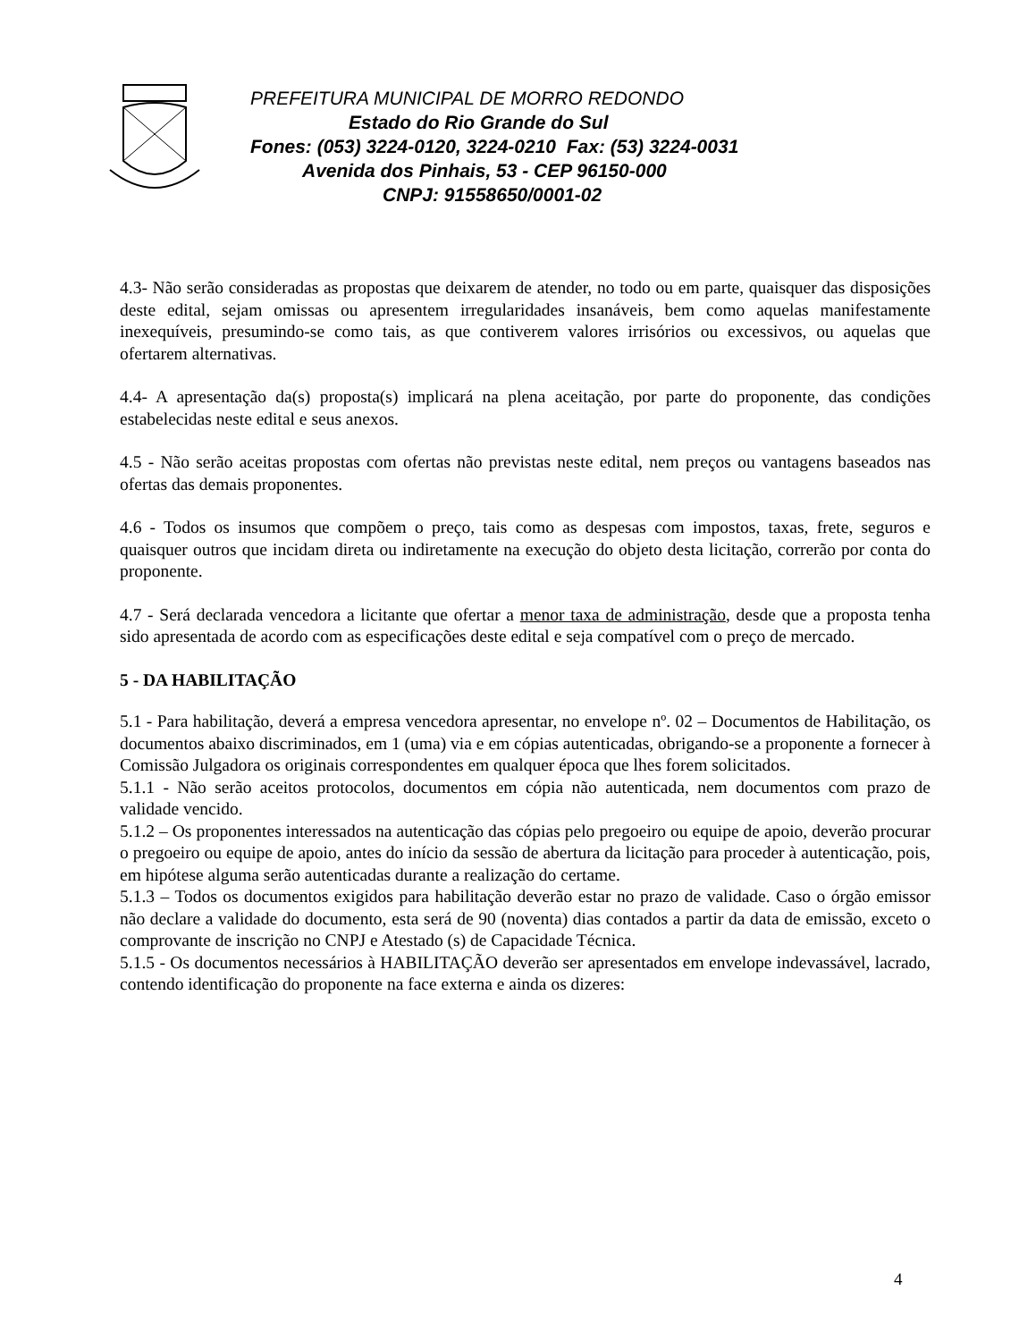PREFEITURA MUNICIPAL DE MORRO REDONDO
Estado do Rio Grande do Sul
Fones: (053) 3224-0120, 3224-0210 Fax: (53) 3224-0031
Avenida dos Pinhais, 53 - CEP 96150-000
CNPJ: 91558650/0001-02
4.3- Não serão consideradas as propostas que deixarem de atender, no todo ou em parte, quaisquer das disposições deste edital, sejam omissas ou apresentem irregularidades insanáveis, bem como aquelas manifestamente inexequíveis, presumindo-se como tais, as que contiverem valores irrisórios ou excessivos, ou aquelas que ofertarem alternativas.
4.4- A apresentação da(s) proposta(s) implicará na plena aceitação, por parte do proponente, das condições estabelecidas neste edital e seus anexos.
4.5 - Não serão aceitas propostas com ofertas não previstas neste edital, nem preços ou vantagens baseados nas ofertas das demais proponentes.
4.6 - Todos os insumos que compõem o preço, tais como as despesas com impostos, taxas, frete, seguros e quaisquer outros que incidam direta ou indiretamente na execução do objeto desta licitação, correrão por conta do proponente.
4.7 - Será declarada vencedora a licitante que ofertar a menor taxa de administração, desde que a proposta tenha sido apresentada de acordo com as especificações deste edital e seja compatível com o preço de mercado.
5 - DA HABILITAÇÃO
5.1 - Para habilitação, deverá a empresa vencedora apresentar, no envelope nº. 02 – Documentos de Habilitação, os documentos abaixo discriminados, em 1 (uma) via e em cópias autenticadas, obrigando-se a proponente a fornecer à Comissão Julgadora os originais correspondentes em qualquer época que lhes forem solicitados.
5.1.1 - Não serão aceitos protocolos, documentos em cópia não autenticada, nem documentos com prazo de validade vencido.
5.1.2 – Os proponentes interessados na autenticação das cópias pelo pregoeiro ou equipe de apoio, deverão procurar o pregoeiro ou equipe de apoio, antes do início da sessão de abertura da licitação para proceder à autenticação, pois, em hipótese alguma serão autenticadas durante a realização do certame.
5.1.3 – Todos os documentos exigidos para habilitação deverão estar no prazo de validade. Caso o órgão emissor não declare a validade do documento, esta será de 90 (noventa) dias contados a partir da data de emissão, exceto o comprovante de inscrição no CNPJ e Atestado (s) de Capacidade Técnica.
5.1.5 - Os documentos necessários à HABILITAÇÃO deverão ser apresentados em envelope indevassável, lacrado, contendo identificação do proponente na face externa e ainda os dizeres:
4